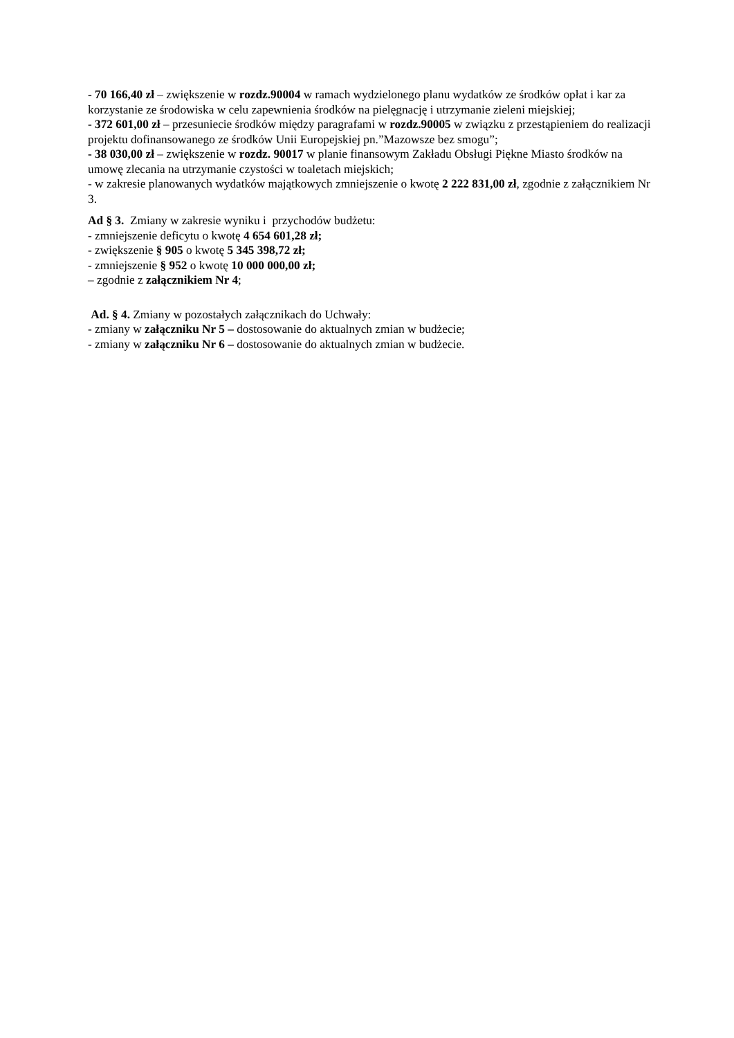- 70 166,40 zł – zwiększenie w rozdz.90004 w ramach wydzielonego planu wydatków ze środków opłat i kar za korzystanie ze środowiska w celu zapewnienia środków na pielęgnację i utrzymanie zieleni miejskiej;
- 372 601,00 zł – przesuniecie środków między paragrafami w rozdz.90005 w związku z przestąpieniem do realizacji projektu dofinansowanego ze środków Unii Europejskiej pn.”Mazowsze bez smogu”;
- 38 030,00 zł – zwiększenie w rozdz. 90017 w planie finansowym Zakładu Obsługi Piękne Miasto środków na umowę zlecania na utrzymanie czystości w toaletach miejskich;
- w zakresie planowanych wydatków majątkowych zmniejszenie o kwotę 2 222 831,00 zł, zgodnie z załącznikiem Nr 3.
Ad § 3. Zmiany w zakresie wyniku i przychodów budżetu:
- zmniejszenie deficytu o kwotę 4 654 601,28 zł;
- zwiększenie § 905 o kwotę 5 345 398,72 zł;
- zmniejszenie § 952 o kwotę 10 000 000,00 zł;
– zgodnie z załącznikiem Nr 4;
Ad. § 4. Zmiany w pozostałych załącznikach do Uchwały:
- zmiany w załączniku Nr 5 – dostosowanie do aktualnych zmian w budżecie;
- zmiany w załączniku Nr 6 – dostosowanie do aktualnych zmian w budżecie.